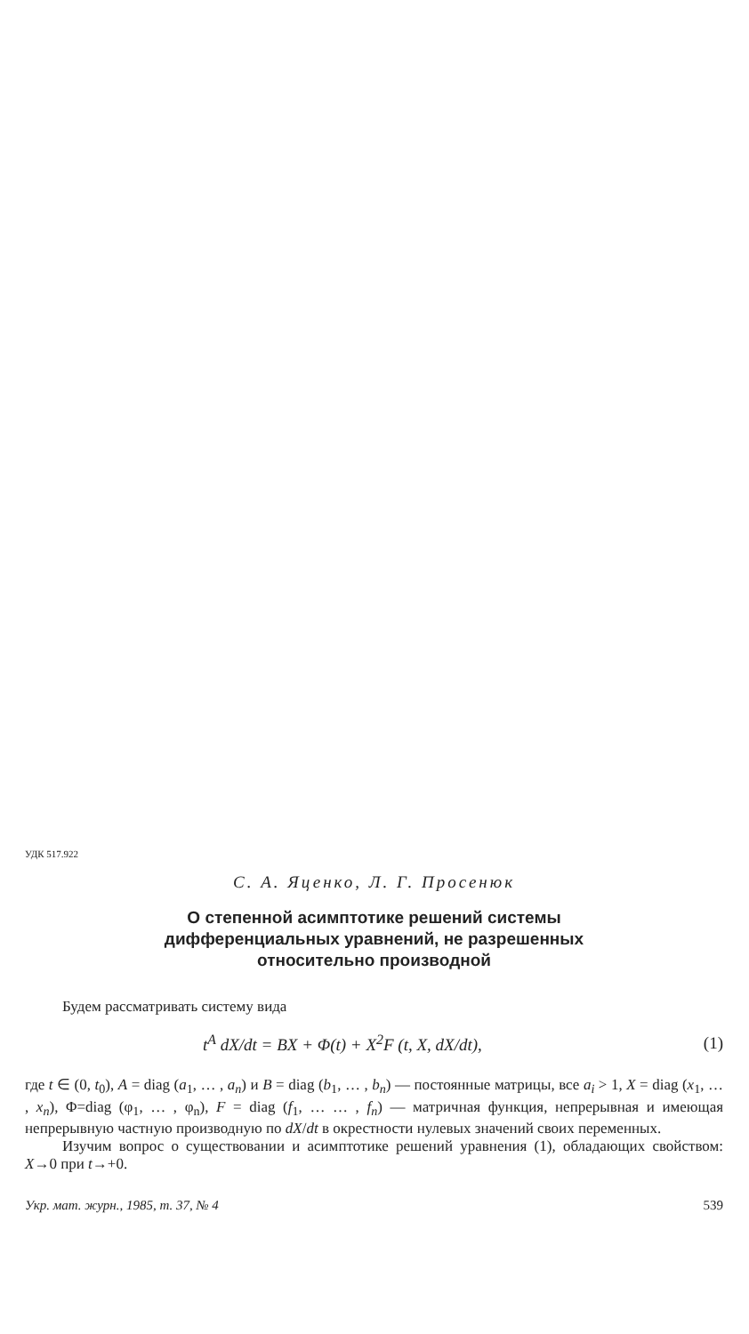УДК 517.922
С. А. Яценко, Л. Г. Просенюк
О степенной асимптотике решений системы
дифференциальных уравнений, не разрешенных
относительно производной
Будем рассматривать систему вида
t<sup>A</sup> dX/dt = BX + Φ(t) + X<sup>2</sup>F (t, X, dX/dt), (1)
где t ∈ (0, t<sub>0</sub>), A = diag (a<sub>1</sub>, … , a<sub>n</sub>) и B = diag (b<sub>1</sub>, … , b<sub>n</sub>) — постоянные матрицы, все a<sub>i</sub> > 1, X = diag (x<sub>1</sub>, … , x<sub>n</sub>), Φ=diag (φ<sub>1</sub>, … , φ<sub>n</sub>), F = diag (f<sub>1</sub>, … … , f<sub>n</sub>) — матричная функция, непрерывная и имеющая непрерывную частную производную по dX/dt в окрестности нулевых значений своих переменных.
Изучим вопрос о существовании и асимптотике решений уравнения (1), обладающих свойством: X→0 при t→+0.
Укр. мат. журн., 1985, т. 37, № 4 539